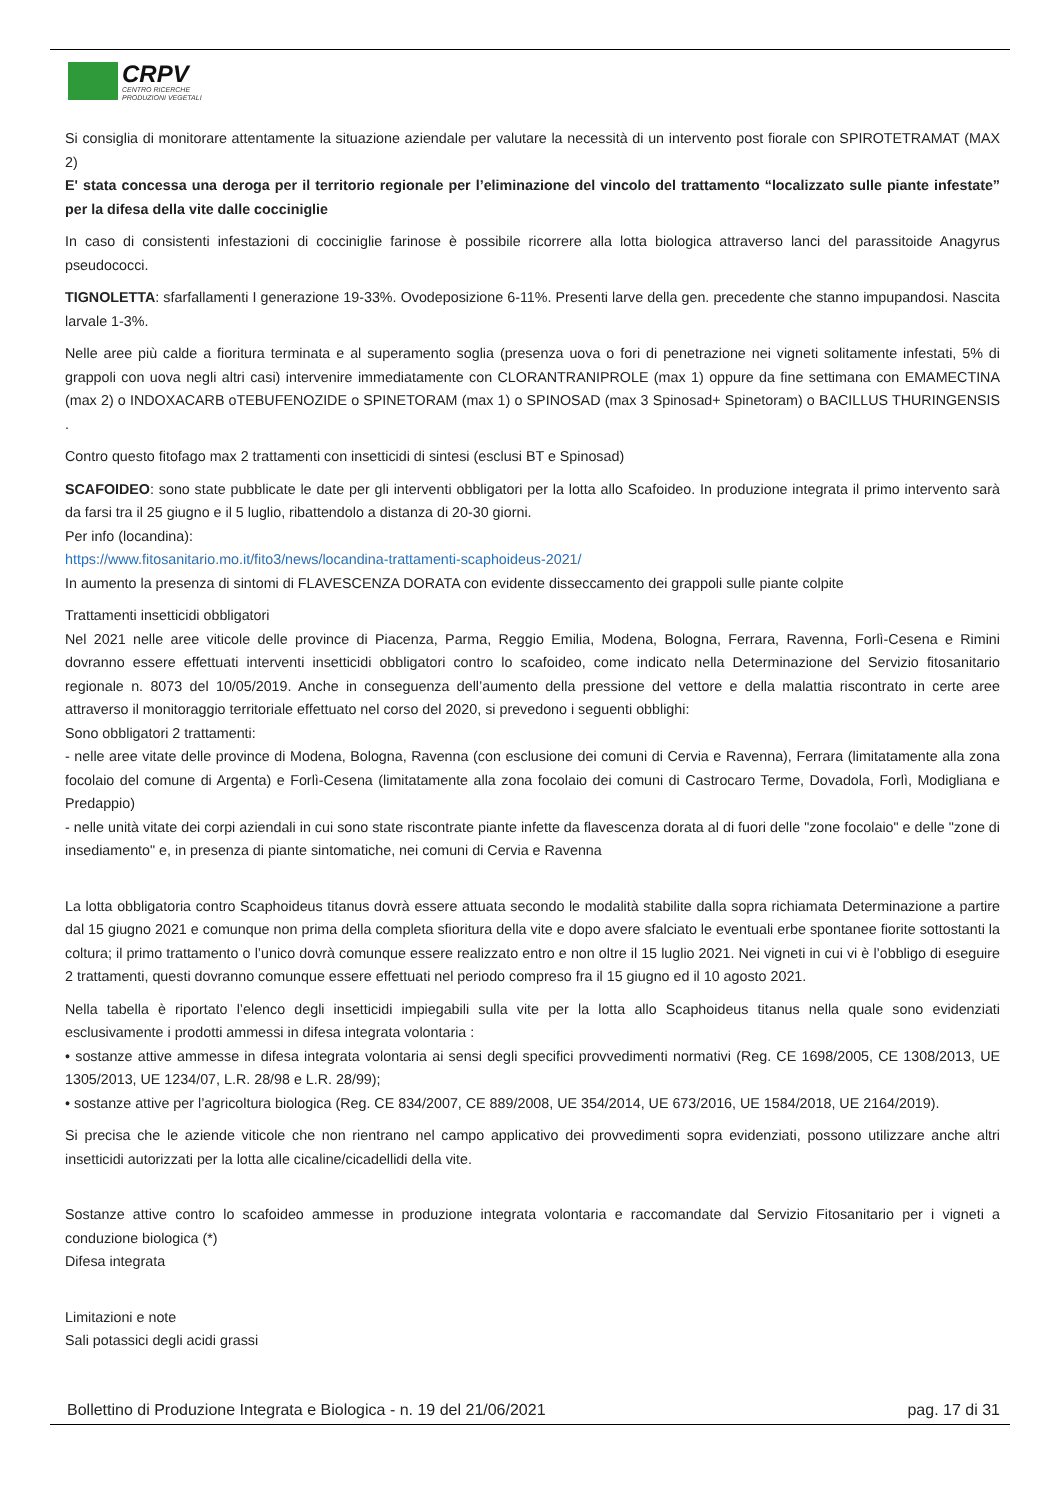CRPV
CENTRO RICERCHE
PRODUZIONI VEGETALI
Si consiglia di monitorare attentamente la situazione aziendale per valutare la necessità di un intervento post fiorale con SPIROTETRAMAT (MAX 2)
E' stata concessa una deroga per il territorio regionale per l’eliminazione del vincolo del trattamento “localizzato sulle piante infestate” per la difesa della vite dalle cocciniglie
In caso di consistenti infestazioni di cocciniglie farinose è possibile ricorrere alla lotta biologica attraverso lanci del parassitoide Anagyrus pseudococci.
TIGNOLETTA: sfarfallamenti I generazione 19-33%. Ovodeposizione 6-11%. Presenti larve della gen. precedente che stanno impupandosi. Nascita larvale 1-3%.
Nelle aree più calde a fioritura terminata e al superamento soglia (presenza uova o fori di penetrazione nei vigneti solitamente infestati, 5% di grappoli con uova negli altri casi) intervenire immediatamente con CLORANTRANIPROLE (max 1) oppure da fine settimana con EMAMECTINA (max 2) o INDOXACARB oTEBUFENOZIDE o SPINETORAM (max 1) o SPINOSAD (max 3 Spinosad+ Spinetoram) o BACILLUS THURINGENSIS .
Contro questo fitofago max 2 trattamenti con insetticidi di sintesi (esclusi BT e Spinosad)
SCAFOIDEO: sono state pubblicate le date per gli interventi obbligatori per la lotta allo Scafoideo. In produzione integrata il primo intervento sarà da farsi tra il 25 giugno e il 5 luglio, ribattendolo a distanza di 20-30 giorni.
Per info (locandina):
https://www.fitosanitario.mo.it/fito3/news/locandina-trattamenti-scaphoideus-2021/
In aumento la presenza di sintomi di FLAVESCENZA DORATA con evidente disseccamento dei grappoli sulle piante colpite
Trattamenti insetticidi obbligatori
Nel 2021 nelle aree viticole delle province di Piacenza, Parma, Reggio Emilia, Modena, Bologna, Ferrara, Ravenna, Forlì-Cesena e Rimini dovranno essere effettuati interventi insetticidi obbligatori contro lo scafoideo, come indicato nella Determinazione del Servizio fitosanitario regionale n. 8073 del 10/05/2019. Anche in conseguenza dell’aumento della pressione del vettore e della malattia riscontrato in certe aree attraverso il monitoraggio territoriale effettuato nel corso del 2020, si prevedono i seguenti obblighi:
Sono obbligatori 2 trattamenti:
- nelle aree vitate delle province di Modena, Bologna, Ravenna (con esclusione dei comuni di Cervia e Ravenna), Ferrara (limitatamente alla zona focolaio del comune di Argenta) e Forlì-Cesena (limitatamente alla zona focolaio dei comuni di Castrocaro Terme, Dovadola, Forlì, Modigliana e Predappio)
- nelle unità vitate dei corpi aziendali in cui sono state riscontrate piante infette da flavescenza dorata al di fuori delle "zone focolaio" e delle "zone di insediamento" e, in presenza di piante sintomatiche, nei comuni di Cervia e Ravenna
La lotta obbligatoria contro Scaphoideus titanus dovrà essere attuata secondo le modalità stabilite dalla sopra richiamata Determinazione a partire dal 15 giugno 2021 e comunque non prima della completa sfioritura della vite e dopo avere sfalciato le eventuali erbe spontanee fiorite sottostanti la coltura; il primo trattamento o l’unico dovrà comunque essere realizzato entro e non oltre il 15 luglio 2021. Nei vigneti in cui vi è l’obbligo di eseguire 2 trattamenti, questi dovranno comunque essere effettuati nel periodo compreso fra il 15 giugno ed il 10 agosto 2021.
Nella tabella è riportato l’elenco degli insetticidi impiegabili sulla vite per la lotta allo Scaphoideus titanus nella quale sono evidenziati esclusivamente i prodotti ammessi in difesa integrata volontaria :
• sostanze attive ammesse in difesa integrata volontaria ai sensi degli specifici provvedimenti normativi (Reg. CE 1698/2005, CE 1308/2013, UE 1305/2013, UE 1234/07, L.R. 28/98 e L.R. 28/99);
• sostanze attive per l’agricoltura biologica (Reg. CE 834/2007, CE 889/2008, UE 354/2014, UE 673/2016, UE 1584/2018, UE 2164/2019).
Si precisa che le aziende viticole che non rientrano nel campo applicativo dei provvedimenti sopra evidenziati, possono utilizzare anche altri insetticidi autorizzati per la lotta alle cicaline/cicadellidi della vite.
Sostanze attive contro lo scafoideo ammesse in produzione integrata volontaria e raccomandate dal Servizio Fitosanitario per i vigneti a conduzione biologica (*)
Difesa integrata
Limitazioni e note
Sali potassici degli acidi grassi
Bollettino di Produzione Integrata e Biologica - n. 19 del 21/06/2021 pag. 17 di 31